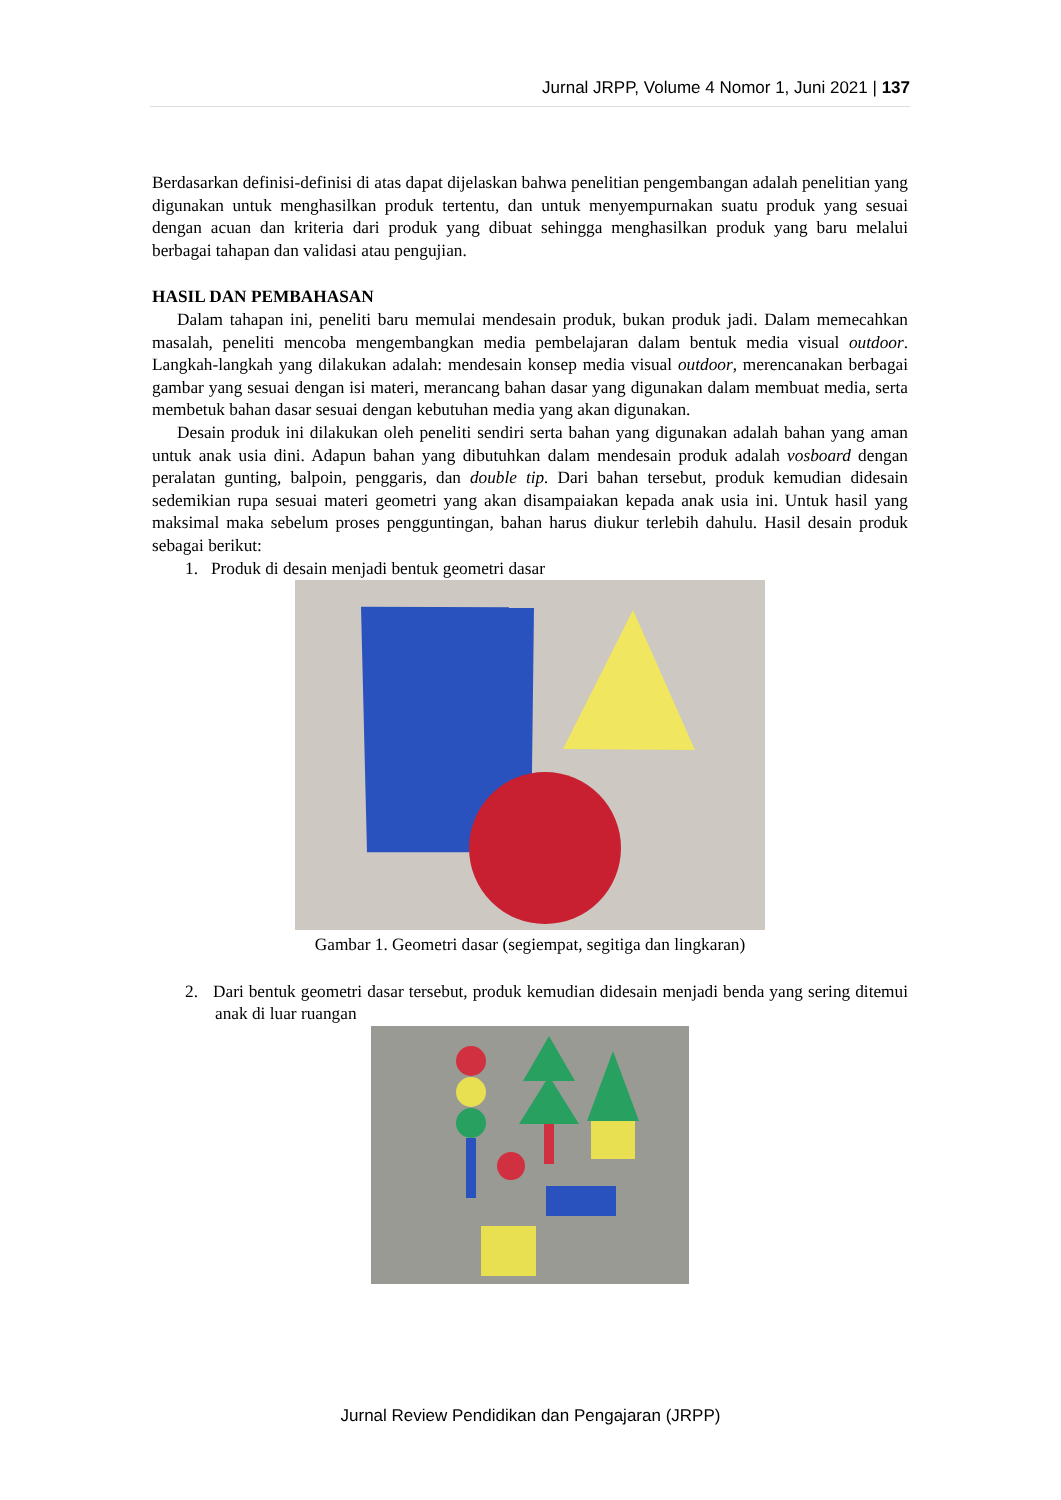Jurnal JRPP, Volume 4 Nomor 1, Juni 2021 | 137
Berdasarkan definisi-definisi di atas dapat dijelaskan bahwa penelitian pengembangan adalah penelitian yang digunakan untuk menghasilkan produk tertentu, dan untuk menyempurnakan suatu produk yang sesuai dengan acuan dan kriteria dari produk yang dibuat sehingga menghasilkan produk yang baru melalui berbagai tahapan dan validasi atau pengujian.
HASIL DAN PEMBAHASAN
Dalam tahapan ini, peneliti baru memulai mendesain produk, bukan produk jadi. Dalam memecahkan masalah, peneliti mencoba mengembangkan media pembelajaran dalam bentuk media visual outdoor. Langkah-langkah yang dilakukan adalah: mendesain konsep media visual outdoor, merencanakan berbagai gambar yang sesuai dengan isi materi, merancang bahan dasar yang digunakan dalam membuat media, serta membetuk bahan dasar sesuai dengan kebutuhan media yang akan digunakan.
Desain produk ini dilakukan oleh peneliti sendiri serta bahan yang digunakan adalah bahan yang aman untuk anak usia dini. Adapun bahan yang dibutuhkan dalam mendesain produk adalah vosboard dengan peralatan gunting, balpoin, penggaris, dan double tip. Dari bahan tersebut, produk kemudian didesain sedemikian rupa sesuai materi geometri yang akan disampaiakan kepada anak usia ini. Untuk hasil yang maksimal maka sebelum proses pengguntingan, bahan harus diukur terlebih dahulu. Hasil desain produk sebagai berikut:
1. Produk di desain menjadi bentuk geometri dasar
Gambar 1. Geometri dasar (segiempat, segitiga dan lingkaran)
2. Dari bentuk geometri dasar tersebut, produk kemudian didesain menjadi benda yang sering ditemui anak di luar ruangan
Jurnal Review Pendidikan dan Pengajaran (JRPP)